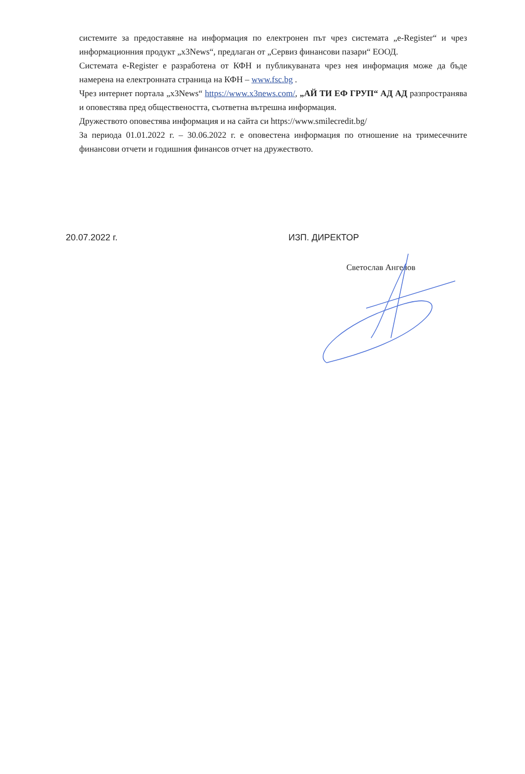системите за предоставяне на информация по електронен път чрез системата „e-Register“ и чрез информационния продукт „x3News“, предлаган от „Сервиз финансови пазари“ ЕООД.
Системата e-Register е разработена от КФН и публикуваната чрез нея информация може да бъде намерена на електронната страница на КФН – www.fsc.bg .
Чрез интернет портала „x3News“ https://www.x3news.com/, „АЙ ТИ ЕФ ГРУП“ АД АД разпространява и оповестява пред обществеността, съответна вътрешна информация.
Дружеството оповестява информация и на сайта си https://www.smilecredit.bg/
За периода 01.01.2022 г. – 30.06.2022 г. е оповестена информация по отношение на тримесечните финансови отчети и годишния финансов отчет на дружеството.
20.07.2022 г. ИЗП. ДИРЕКТОР
Светослав Ангелов